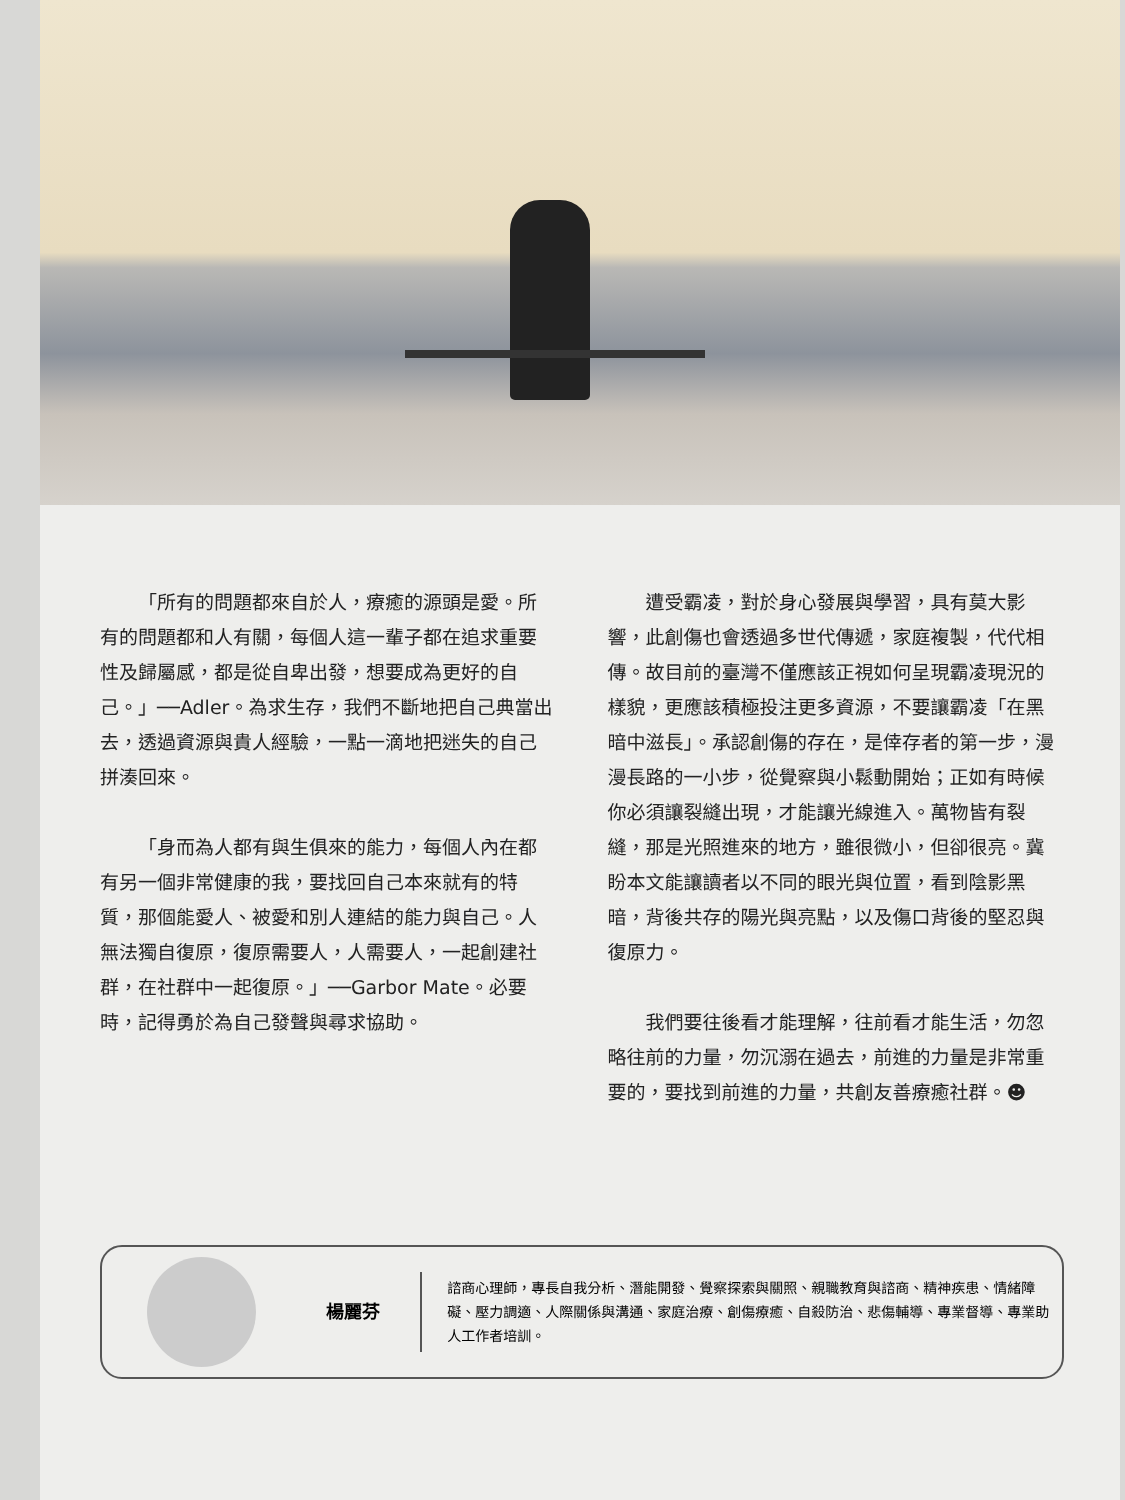「所有的問題都來自於人，療癒的源頭是愛。所有的問題都和人有關，每個人這一輩子都在追求重要性及歸屬感，都是從自卑出發，想要成為更好的自己。」──Adler。為求生存，我們不斷地把自己典當出去，透過資源與貴人經驗，一點一滴地把迷失的自己拼湊回來。
「身而為人都有與生俱來的能力，每個人內在都有另一個非常健康的我，要找回自己本來就有的特質，那個能愛人、被愛和別人連結的能力與自己。人無法獨自復原，復原需要人，人需要人，一起創建社群，在社群中一起復原。」──Garbor Mate。必要時，記得勇於為自己發聲與尋求協助。
遭受霸凌，對於身心發展與學習，具有莫大影響，此創傷也會透過多世代傳遞，家庭複製，代代相傳。故目前的臺灣不僅應該正視如何呈現霸凌現況的樣貌，更應該積極投注更多資源，不要讓霸凌「在黑暗中滋長」。承認創傷的存在，是倖存者的第一步，漫漫長路的一小步，從覺察與小鬆動開始；正如有時候你必須讓裂縫出現，才能讓光線進入。萬物皆有裂縫，那是光照進來的地方，雖很微小，但卻很亮。冀盼本文能讓讀者以不同的眼光與位置，看到陰影黑暗，背後共存的陽光與亮點，以及傷口背後的堅忍與復原力。
我們要往後看才能理解，往前看才能生活，勿忽略往前的力量，勿沉溺在過去，前進的力量是非常重要的，要找到前進的力量，共創友善療癒社群。☻
楊麗芬
諮商心理師，專長自我分析、潛能開發、覺察探索與關照、親職教育與諮商、精神疾患、情緒障礙、壓力調適、人際關係與溝通、家庭治療、創傷療癒、自殺防治、悲傷輔導、專業督導、專業助人工作者培訓。